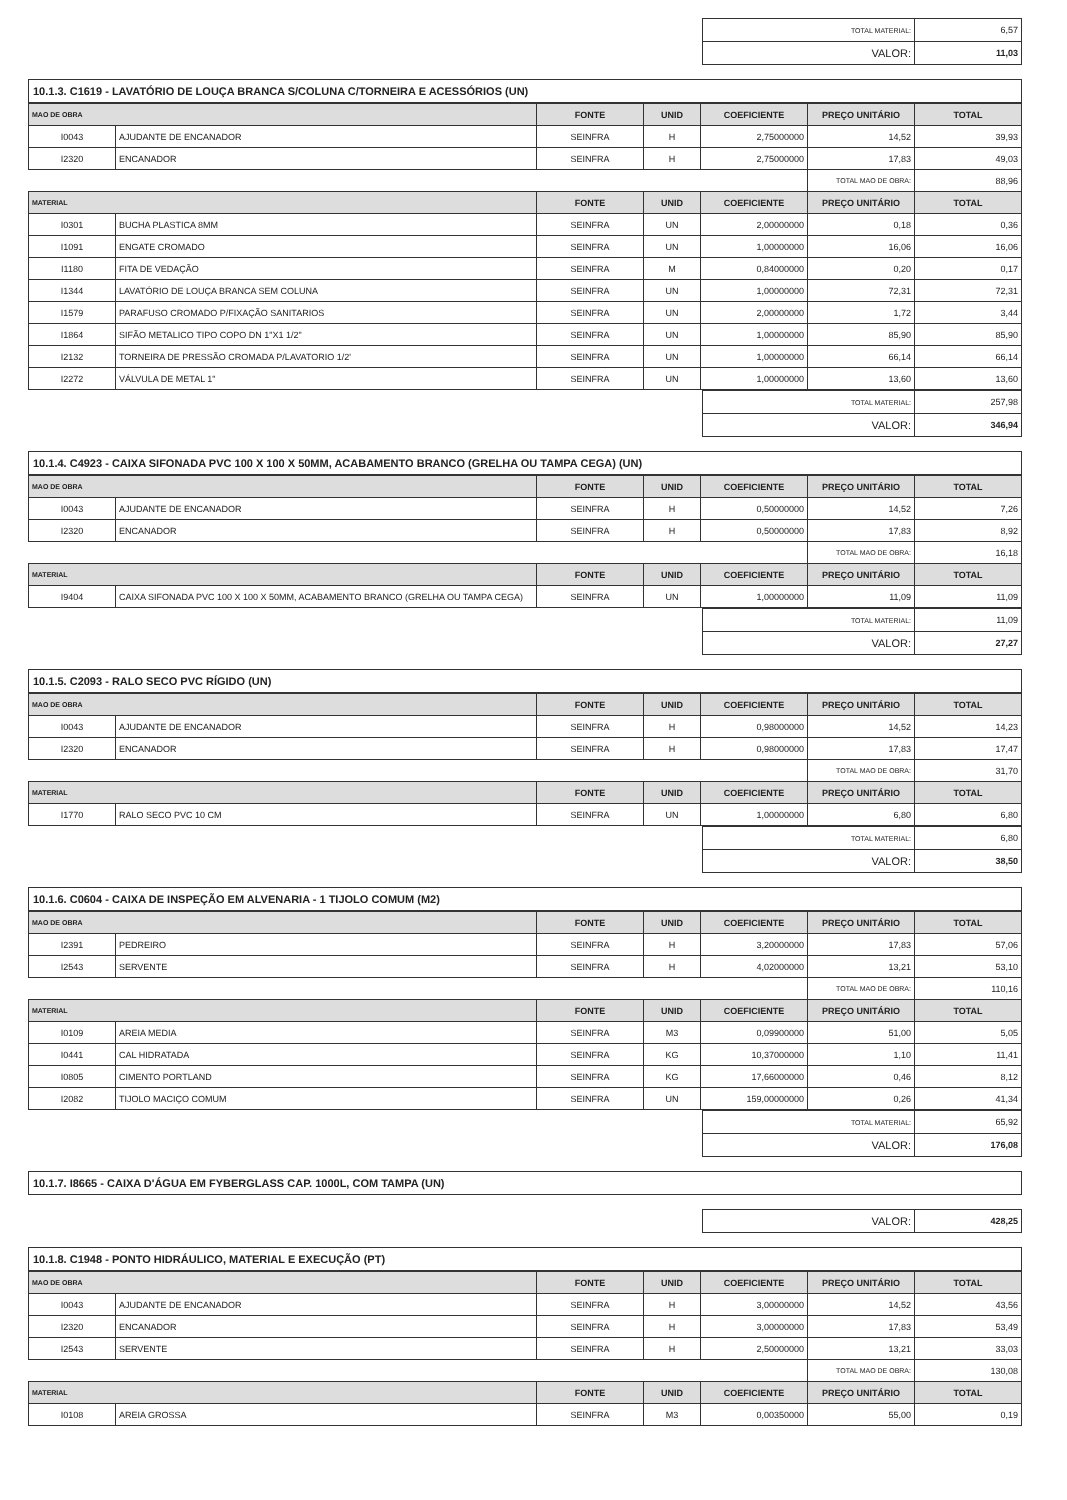| TOTAL MATERIAL: | 6,57 |
| VALOR: | 11,03 |
10.1.3. C1619 - LAVATÓRIO DE LOUÇA BRANCA S/COLUNA C/TORNEIRA E ACESSÓRIOS (UN)
| MAO DE OBRA | | FONTE | UNID | COEFICIENTE | PREÇO UNITÁRIO | TOTAL |
| --- | --- | --- | --- | --- | --- | --- |
| I0043 | AJUDANTE DE ENCANADOR | SEINFRA | H | 2,75000000 | 14,52 | 39,93 |
| I2320 | ENCANADOR | SEINFRA | H | 2,75000000 | 17,83 | 49,03 |
| | | | | | TOTAL MAO DE OBRA: | 88,96 |
| MATERIAL | | FONTE | UNID | COEFICIENTE | PREÇO UNITÁRIO | TOTAL |
| I0301 | BUCHA PLASTICA 8MM | SEINFRA | UN | 2,00000000 | 0,18 | 0,36 |
| I1091 | ENGATE CROMADO | SEINFRA | UN | 1,00000000 | 16,06 | 16,06 |
| I1180 | FITA DE VEDAÇÃO | SEINFRA | M | 0,84000000 | 0,20 | 0,17 |
| I1344 | LAVATÓRIO DE LOUÇA BRANCA SEM COLUNA | SEINFRA | UN | 1,00000000 | 72,31 | 72,31 |
| I1579 | PARAFUSO CROMADO P/FIXAÇÃO SANITARIOS | SEINFRA | UN | 2,00000000 | 1,72 | 3,44 |
| I1864 | SIFÃO METALICO TIPO COPO DN 1"X1 1/2" | SEINFRA | UN | 1,00000000 | 85,90 | 85,90 |
| I2132 | TORNEIRA DE PRESSÃO CROMADA P/LAVATORIO 1/2' | SEINFRA | UN | 1,00000000 | 66,14 | 66,14 |
| I2272 | VÁLVULA DE METAL 1" | SEINFRA | UN | 1,00000000 | 13,60 | 13,60 |
| TOTAL MATERIAL: | 257,98 |
| VALOR: | 346,94 |
10.1.4. C4923 - CAIXA SIFONADA PVC 100 X 100 X 50MM, ACABAMENTO BRANCO (GRELHA OU TAMPA CEGA) (UN)
| MAO DE OBRA | | FONTE | UNID | COEFICIENTE | PREÇO UNITÁRIO | TOTAL |
| --- | --- | --- | --- | --- | --- | --- |
| I0043 | AJUDANTE DE ENCANADOR | SEINFRA | H | 0,50000000 | 14,52 | 7,26 |
| I2320 | ENCANADOR | SEINFRA | H | 0,50000000 | 17,83 | 8,92 |
| | | | | | TOTAL MAO DE OBRA: | 16,18 |
| MATERIAL | | FONTE | UNID | COEFICIENTE | PREÇO UNITÁRIO | TOTAL |
| I9404 | CAIXA SIFONADA PVC 100 X 100 X 50MM, ACABAMENTO BRANCO (GRELHA OU TAMPA CEGA) | SEINFRA | UN | 1,00000000 | 11,09 | 11,09 |
| TOTAL MATERIAL: | 11,09 |
| VALOR: | 27,27 |
10.1.5. C2093 - RALO SECO PVC RÍGIDO (UN)
| MAO DE OBRA | | FONTE | UNID | COEFICIENTE | PREÇO UNITÁRIO | TOTAL |
| --- | --- | --- | --- | --- | --- | --- |
| I0043 | AJUDANTE DE ENCANADOR | SEINFRA | H | 0,98000000 | 14,52 | 14,23 |
| I2320 | ENCANADOR | SEINFRA | H | 0,98000000 | 17,83 | 17,47 |
| | | | | | TOTAL MAO DE OBRA: | 31,70 |
| MATERIAL | | FONTE | UNID | COEFICIENTE | PREÇO UNITÁRIO | TOTAL |
| I1770 | RALO SECO PVC 10 CM | SEINFRA | UN | 1,00000000 | 6,80 | 6,80 |
| TOTAL MATERIAL: | 6,80 |
| VALOR: | 38,50 |
10.1.6. C0604 - CAIXA DE INSPEÇÃO EM ALVENARIA - 1 TIJOLO COMUM (M2)
| MAO DE OBRA | | FONTE | UNID | COEFICIENTE | PREÇO UNITÁRIO | TOTAL |
| --- | --- | --- | --- | --- | --- | --- |
| I2391 | PEDREIRO | SEINFRA | H | 3,20000000 | 17,83 | 57,06 |
| I2543 | SERVENTE | SEINFRA | H | 4,02000000 | 13,21 | 53,10 |
| | | | | | TOTAL MAO DE OBRA: | 110,16 |
| MATERIAL | | FONTE | UNID | COEFICIENTE | PREÇO UNITÁRIO | TOTAL |
| I0109 | AREIA MEDIA | SEINFRA | M3 | 0,09900000 | 51,00 | 5,05 |
| I0441 | CAL HIDRATADA | SEINFRA | KG | 10,37000000 | 1,10 | 11,41 |
| I0805 | CIMENTO PORTLAND | SEINFRA | KG | 17,66000000 | 0,46 | 8,12 |
| I2082 | TIJOLO MACIÇO COMUM | SEINFRA | UN | 159,00000000 | 0,26 | 41,34 |
| TOTAL MATERIAL: | 65,92 |
| VALOR: | 176,08 |
10.1.7. I8665 - CAIXA D'ÁGUA EM FYBERGLASS CAP. 1000L, COM TAMPA (UN)
| VALOR: | 428,25 |
10.1.8. C1948 - PONTO HIDRÁULICO, MATERIAL E EXECUÇÃO (PT)
| MAO DE OBRA | | FONTE | UNID | COEFICIENTE | PREÇO UNITÁRIO | TOTAL |
| --- | --- | --- | --- | --- | --- | --- |
| I0043 | AJUDANTE DE ENCANADOR | SEINFRA | H | 3,00000000 | 14,52 | 43,56 |
| I2320 | ENCANADOR | SEINFRA | H | 3,00000000 | 17,83 | 53,49 |
| I2543 | SERVENTE | SEINFRA | H | 2,50000000 | 13,21 | 33,03 |
| | | | | | TOTAL MAO DE OBRA: | 130,08 |
| MATERIAL | | FONTE | UNID | COEFICIENTE | PREÇO UNITÁRIO | TOTAL |
| I0108 | AREIA GROSSA | SEINFRA | M3 | 0,00350000 | 55,00 | 0,19 |